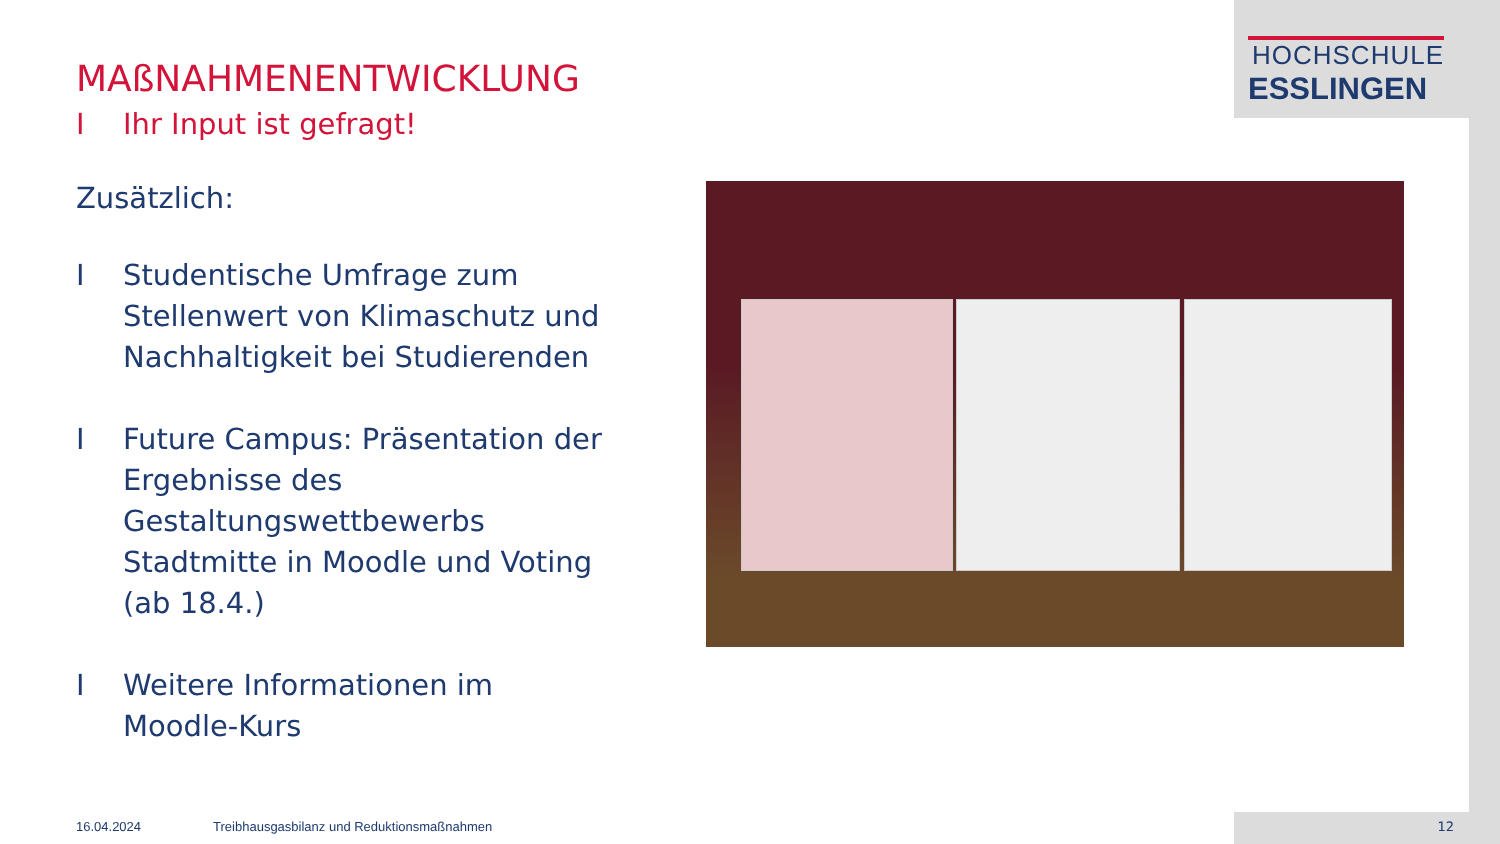HOCHSCHULE
ESSLINGEN
MAßNAHMENENTWICKLUNG
I Ihr Input ist gefragt!
Zusätzlich:
I Studentische Umfrage zum Stellenwert von Klimaschutz und Nachhaltigkeit bei Studierenden
I Future Campus: Präsentation der Ergebnisse des Gestaltungswettbewerbs Stadtmitte in Moodle und Voting (ab 18.4.)
I Weitere Informationen im Moodle-Kurs
16.04.2024 Treibhausgasbilanz und Reduktionsmaßnahmen
12